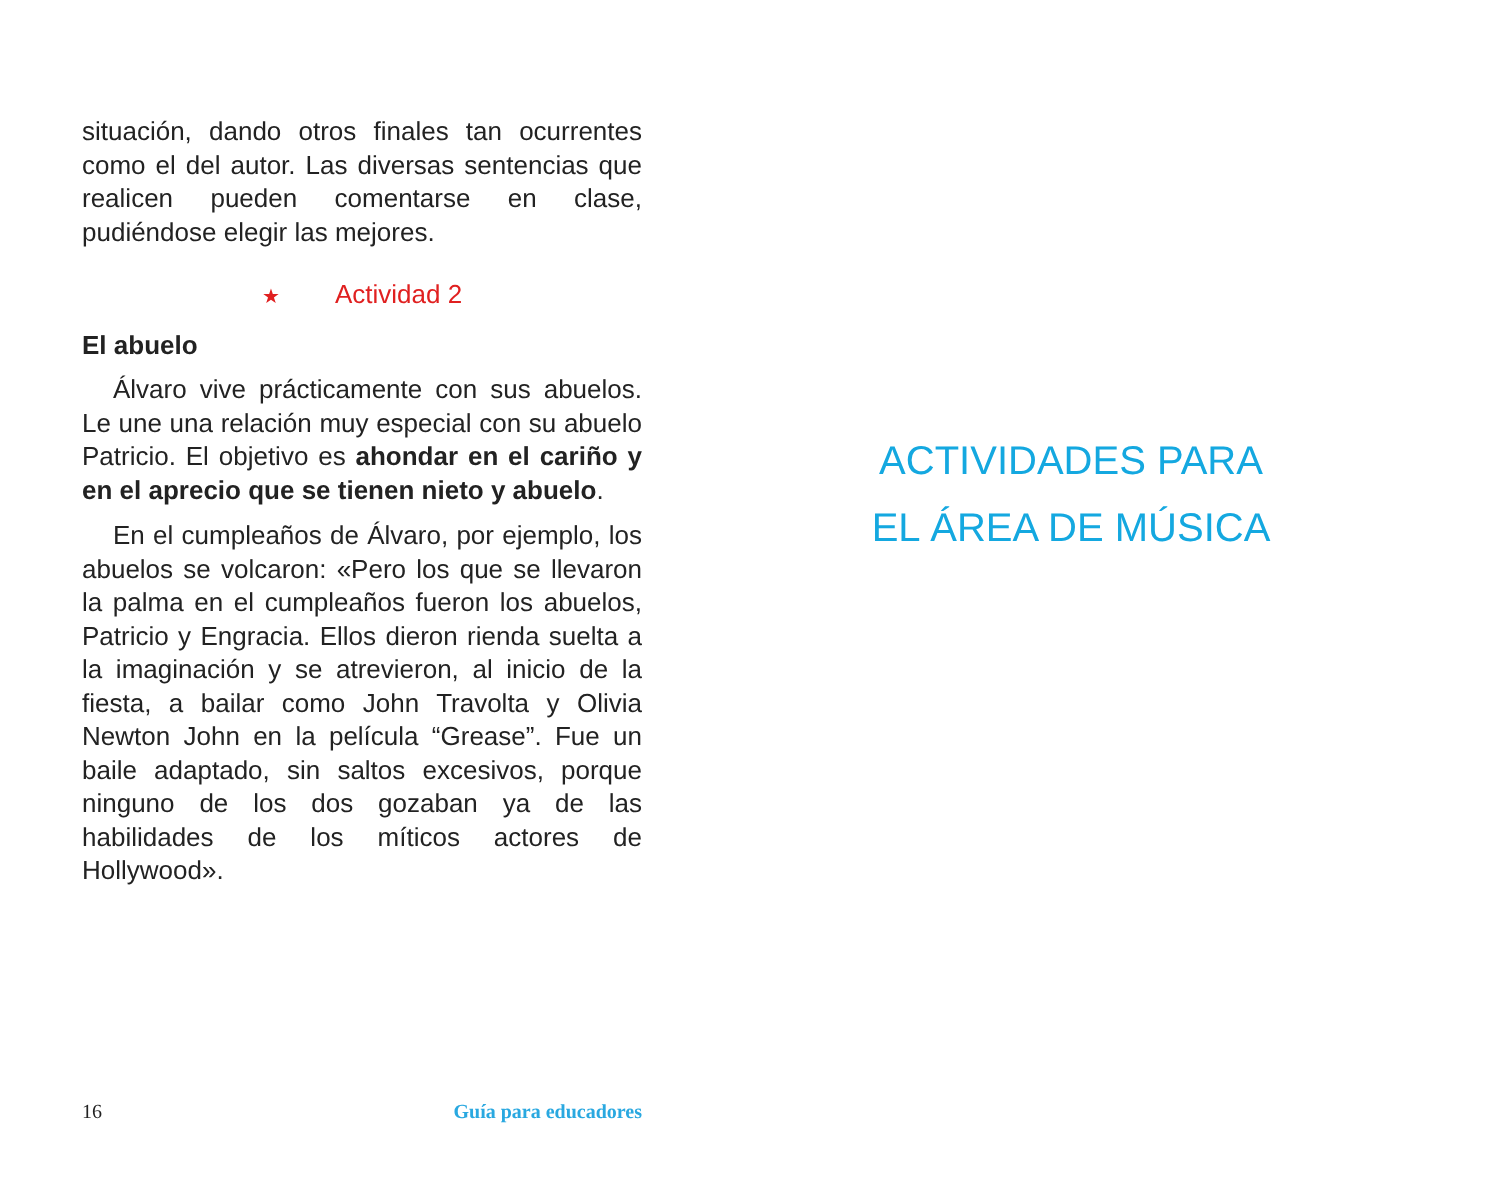situación, dando otros finales tan ocurrentes como el del autor. Las diversas sentencias que realicen pueden comentarse en clase, pudiéndose elegir las mejores.
★ Actividad 2
El abuelo
Álvaro vive prácticamente con sus abuelos. Le une una relación muy especial con su abuelo Patricio. El objetivo es ahondar en el cariño y en el aprecio que se tienen nieto y abuelo.
En el cumpleaños de Álvaro, por ejemplo, los abuelos se volcaron: «Pero los que se llevaron la palma en el cumpleaños fueron los abuelos, Patricio y Engracia. Ellos dieron rienda suelta a la imaginación y se atrevieron, al inicio de la fiesta, a bailar como John Travolta y Olivia Newton John en la película “Grease”. Fue un baile adaptado, sin saltos excesivos, porque ninguno de los dos gozaban ya de las habilidades de los míticos actores de Hollywood».
16 Guía para educadores
ACTIVIDADES PARA
EL ÁREA DE MÚSICA